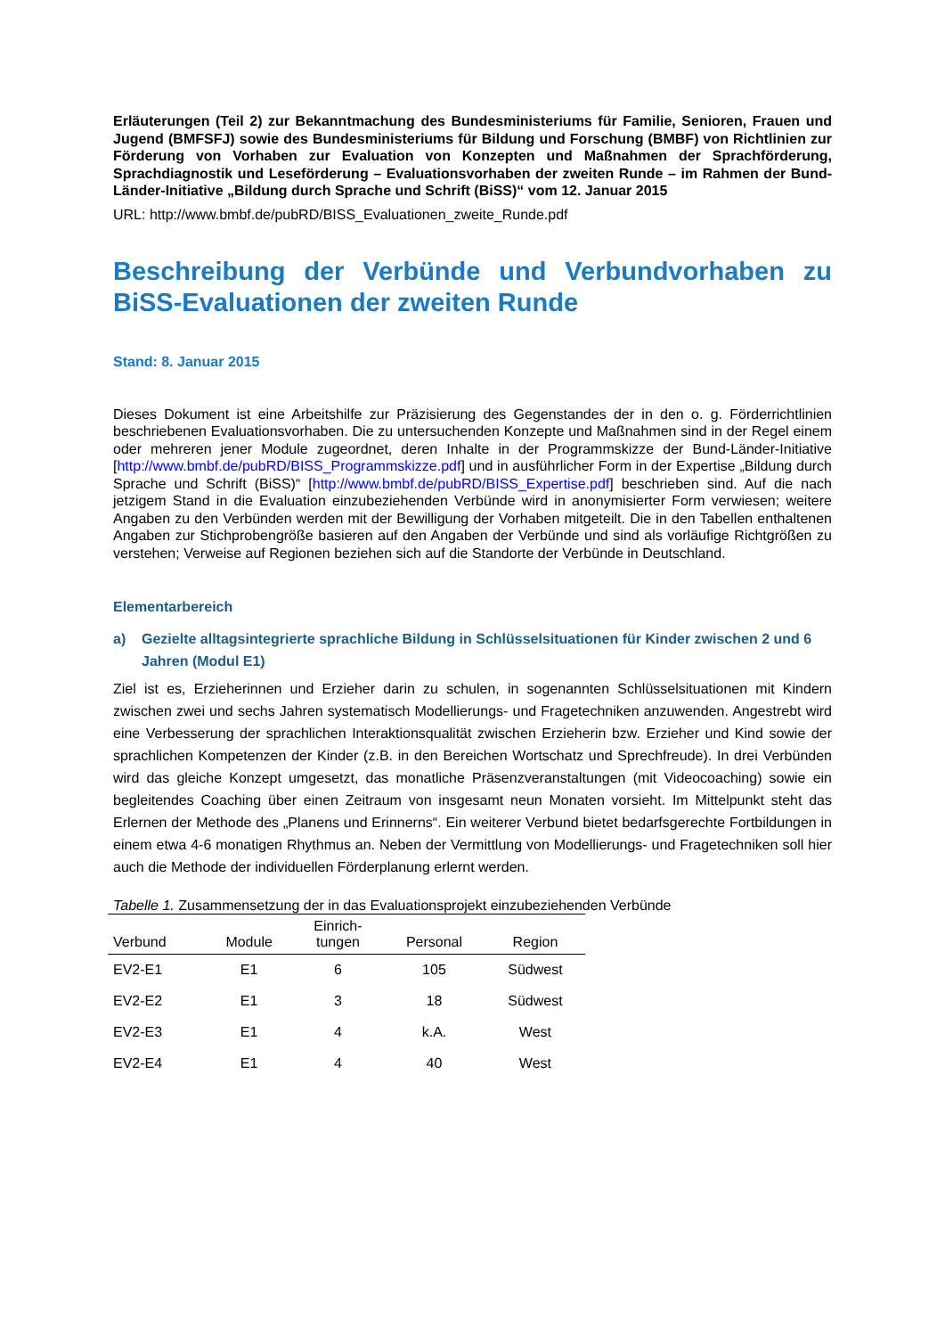Erläuterungen (Teil 2) zur Bekanntmachung des Bundesministeriums für Familie, Senioren, Frauen und Jugend (BMFSFJ) sowie des Bundesministeriums für Bildung und Forschung (BMBF) von Richtlinien zur Förderung von Vorhaben zur Evaluation von Konzepten und Maßnahmen der Sprachförderung, Sprachdiagnostik und Leseförderung – Evaluationsvorhaben der zweiten Runde – im Rahmen der Bund-Länder-Initiative „Bildung durch Sprache und Schrift (BiSS)“ vom 12. Januar 2015
URL: http://www.bmbf.de/pubRD/BISS_Evaluationen_zweite_Runde.pdf
Beschreibung der Verbünde und Verbundvorhaben zu BiSS-Evaluationen der zweiten Runde
Stand: 8. Januar 2015
Dieses Dokument ist eine Arbeitshilfe zur Präzisierung des Gegenstandes der in den o. g. Förderrichtlinien beschriebenen Evaluationsvorhaben. Die zu untersuchenden Konzepte und Maßnahmen sind in der Regel einem oder mehreren jener Module zugeordnet, deren Inhalte in der Programmskizze der Bund-Länder-Initiative [http://www.bmbf.de/pubRD/BISS_Programmskizze.pdf] und in ausführlicher Form in der Expertise „Bildung durch Sprache und Schrift (BiSS)“ [http://www.bmbf.de/pubRD/BISS_Expertise.pdf] beschrieben sind. Auf die nach jetzigem Stand in die Evaluation einzubeziehenden Verbünde wird in anonymisierter Form verwiesen; weitere Angaben zu den Verbünden werden mit der Bewilligung der Vorhaben mitgeteilt. Die in den Tabellen enthaltenen Angaben zur Stichprobengröße basieren auf den Angaben der Verbünde und sind als vorläufige Richtgrößen zu verstehen; Verweise auf Regionen beziehen sich auf die Standorte der Verbünde in Deutschland.
Elementarbereich
a) Gezielte alltagsintegrierte sprachliche Bildung in Schlüsselsituationen für Kinder zwischen 2 und 6 Jahren (Modul E1)
Ziel ist es, Erzieherinnen und Erzieher darin zu schulen, in sogenannten Schlüsselsituationen mit Kindern zwischen zwei und sechs Jahren systematisch Modellierungs- und Fragetechniken anzuwenden. Angestrebt wird eine Verbesserung der sprachlichen Interaktionsqualität zwischen Erzieherin bzw. Erzieher und Kind sowie der sprachlichen Kompetenzen der Kinder (z.B. in den Bereichen Wortschatz und Sprechfreude). In drei Verbünden wird das gleiche Konzept umgesetzt, das monatliche Präsenzveranstaltungen (mit Videocoaching) sowie ein begleitendes Coaching über einen Zeitraum von insgesamt neun Monaten vorsieht. Im Mittelpunkt steht das Erlernen der Methode des „Planens und Erinnerns“. Ein weiterer Verbund bietet bedarfsgerechte Fortbildungen in einem etwa 4-6 monatigen Rhythmus an. Neben der Vermittlung von Modellierungs- und Fragetechniken soll hier auch die Methode der individuellen Förderplanung erlernt werden.
Tabelle 1. Zusammensetzung der in das Evaluationsprojekt einzubeziehenden Verbünde
| Verbund | Module | Einrich- tungen | Personal | Region |
| --- | --- | --- | --- | --- |
| EV2-E1 | E1 | 6 | 105 | Südwest |
| EV2-E2 | E1 | 3 | 18 | Südwest |
| EV2-E3 | E1 | 4 | k.A. | West |
| EV2-E4 | E1 | 4 | 40 | West |